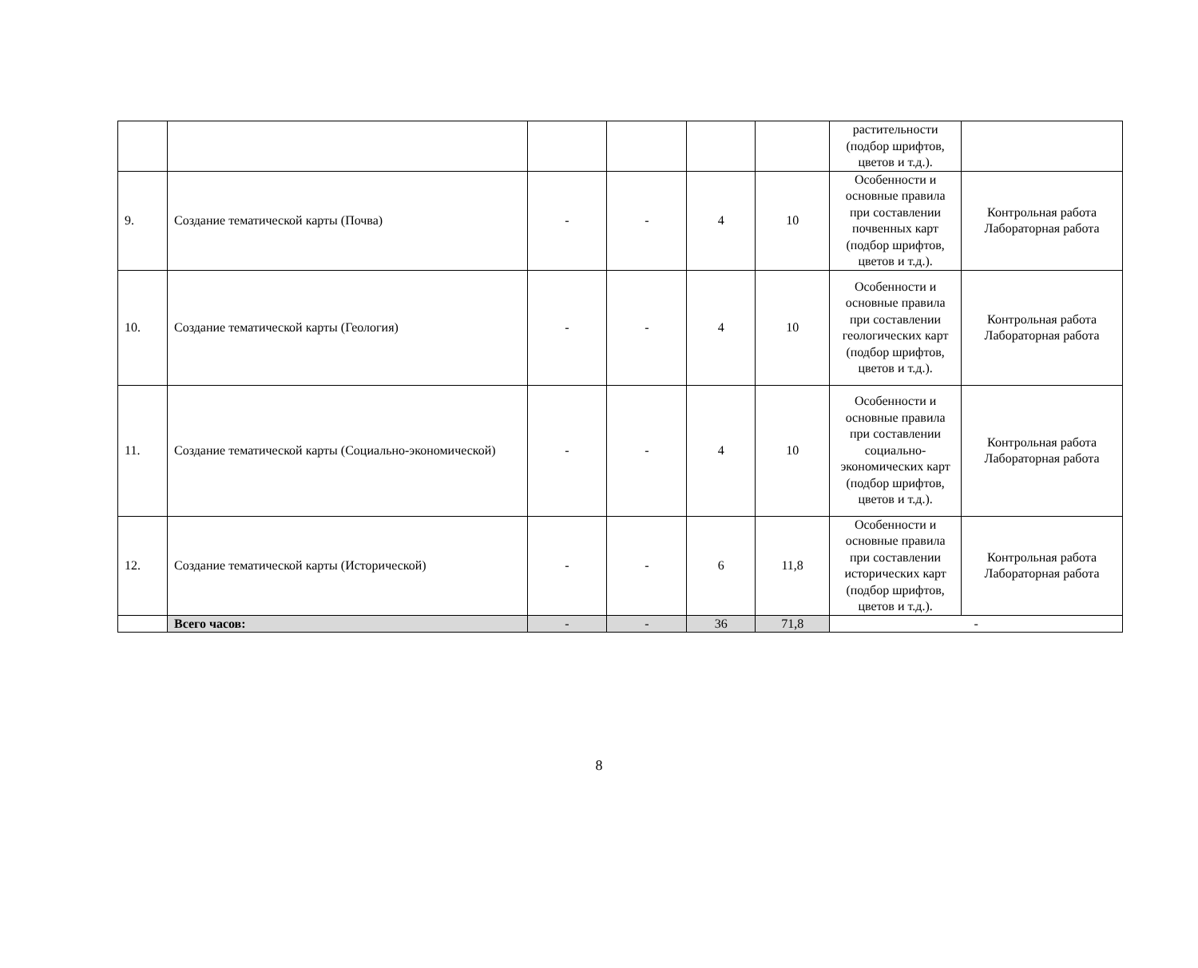| | | | | | | растительности (подбор шрифтов, цветов и т.д.). | |
| 9. | Создание тематической карты (Почва) | - | - | 4 | 10 | Особенности и основные правила при составлении почвенных карт (подбор шрифтов, цветов и т.д.). | Контрольная работа Лабораторная работа |
| 10. | Создание тематической карты (Геология) | - | - | 4 | 10 | Особенности и основные правила при составлении геологических карт (подбор шрифтов, цветов и т.д.). | Контрольная работа Лабораторная работа |
| 11. | Создание тематической карты (Социально-экономической) | - | - | 4 | 10 | Особенности и основные правила при составлении социально-экономических карт (подбор шрифтов, цветов и т.д.). | Контрольная работа Лабораторная работа |
| 12. | Создание тематической карты (Исторической) | - | - | 6 | 11,8 | Особенности и основные правила при составлении исторических карт (подбор шрифтов, цветов и т.д.). | Контрольная работа Лабораторная работа |
| | Всего часов: | - | - | 36 | 71,8 | - | |
8